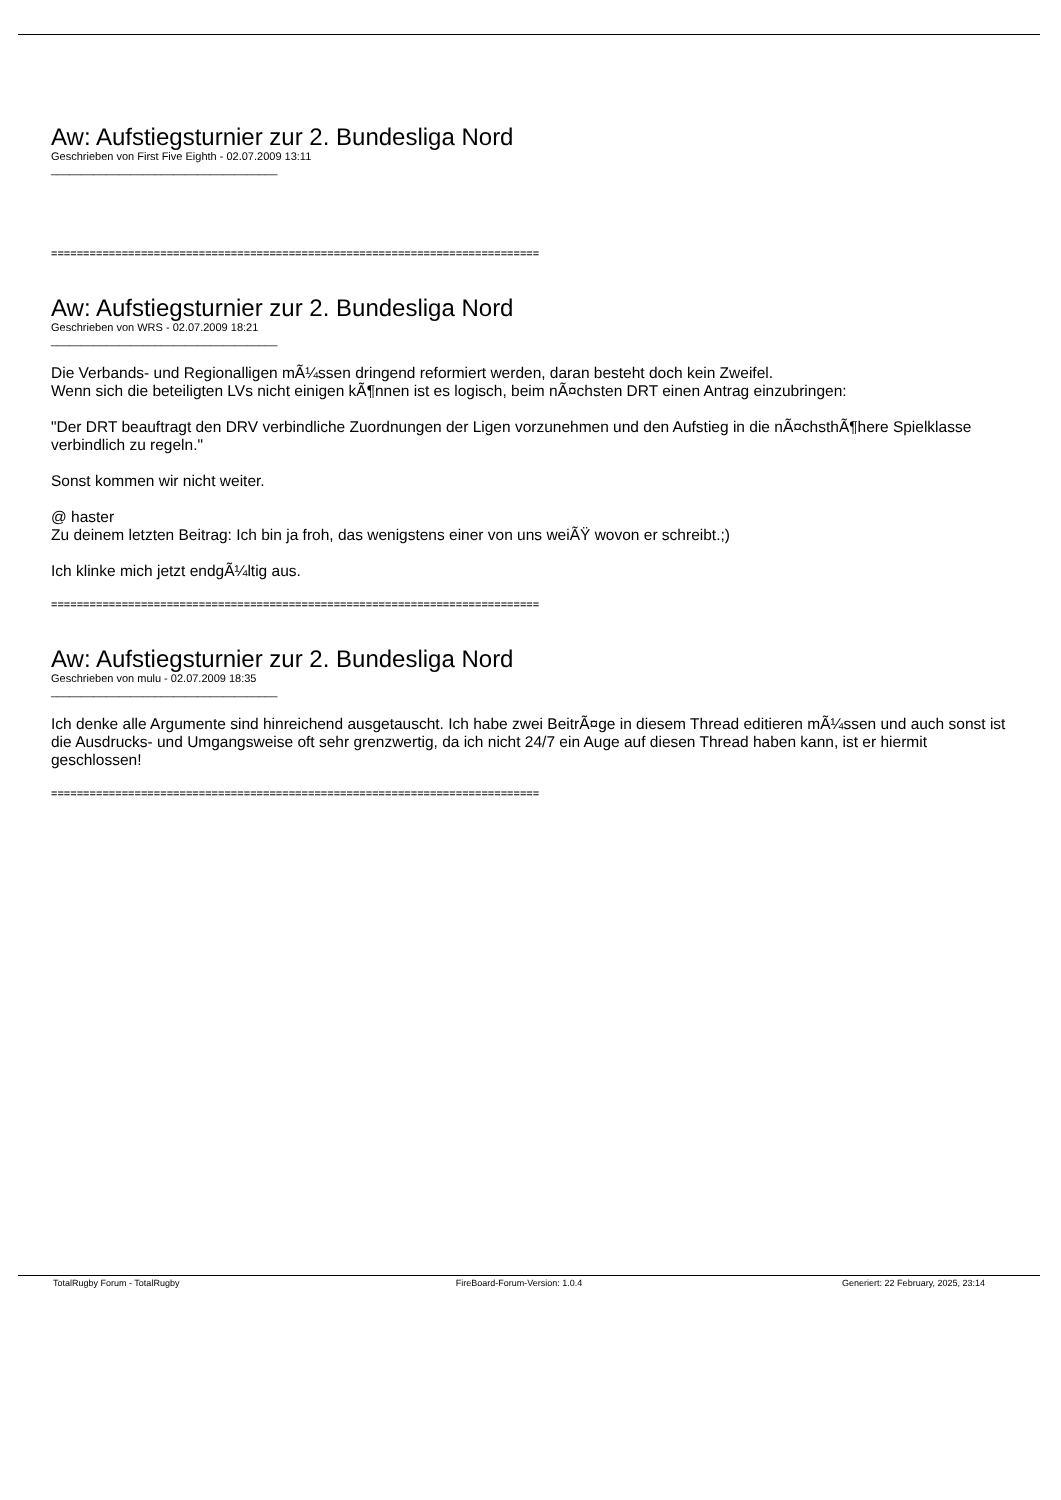Aw: Aufstiegsturnier zur 2. Bundesliga Nord
Geschrieben von First Five Eighth - 02.07.2009 13:11
_____________________________________
============================================================================
Aw: Aufstiegsturnier zur 2. Bundesliga Nord
Geschrieben von WRS - 02.07.2009 18:21
_____________________________________
Die Verbands- und Regionalligen mÃ¼ssen dringend reformiert werden, daran besteht doch kein Zweifel.
Wenn sich die beteiligten LVs nicht einigen kÃ¶nnen ist es logisch, beim nÃ¤chsten DRT einen Antrag einzubringen:
"Der DRT beauftragt den DRV verbindliche Zuordnungen der Ligen vorzunehmen und den Aufstieg in die nÃ¤chsthÃ¶here Spielklasse verbindlich zu regeln."
Sonst kommen wir nicht weiter.
@ haster
Zu deinem letzten Beitrag: Ich bin ja froh, das wenigstens einer von uns weiÃŸ wovon er schreibt.;)
Ich klinke mich jetzt endgÃ¼ltig aus.
============================================================================
Aw: Aufstiegsturnier zur 2. Bundesliga Nord
Geschrieben von mulu - 02.07.2009 18:35
_____________________________________
Ich denke alle Argumente sind hinreichend ausgetauscht. Ich habe zwei BeitrÃ¤ge in diesem Thread editieren mÃ¼ssen und auch sonst ist die Ausdrucks- und Umgangsweise oft sehr grenzwertig, da ich nicht 24/7 ein Auge auf diesen Thread haben kann, ist er hiermit geschlossen!
============================================================================
TotalRugby Forum - TotalRugby FireBoard-Forum-Version: 1.0.4 Generiert: 22 February, 2025, 23:14